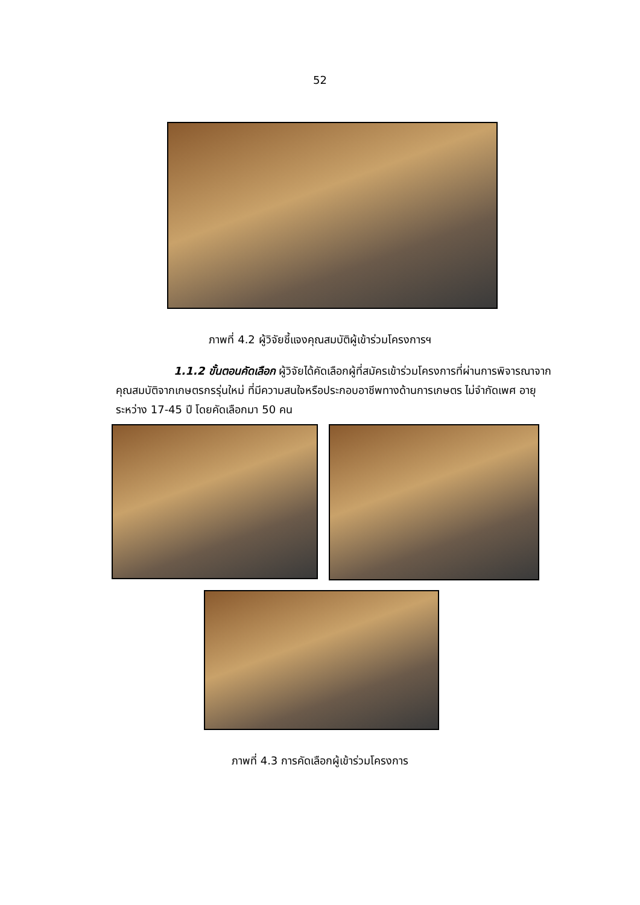52
ภาพที่ 4.2 ผู้วิจัยชี้แจงคุณสมบัติผู้เข้าร่วมโครงการฯ
1.1.2 ขั้นตอนคัดเลือก ผู้วิจัยได้คัดเลือกผู้ที่สมัครเข้าร่วมโครงการที่ผ่านการพิจารณาจากคุณสมบัติจากเกษตรกรรุ่นใหม่ ที่มีความสนใจหรือประกอบอาชีพทางด้านการเกษตร ไม่จำกัดเพศ อายุระหว่าง 17-45 ปี โดยคัดเลือกมา 50 คน
ภาพที่ 4.3 การคัดเลือกผู้เข้าร่วมโครงการ